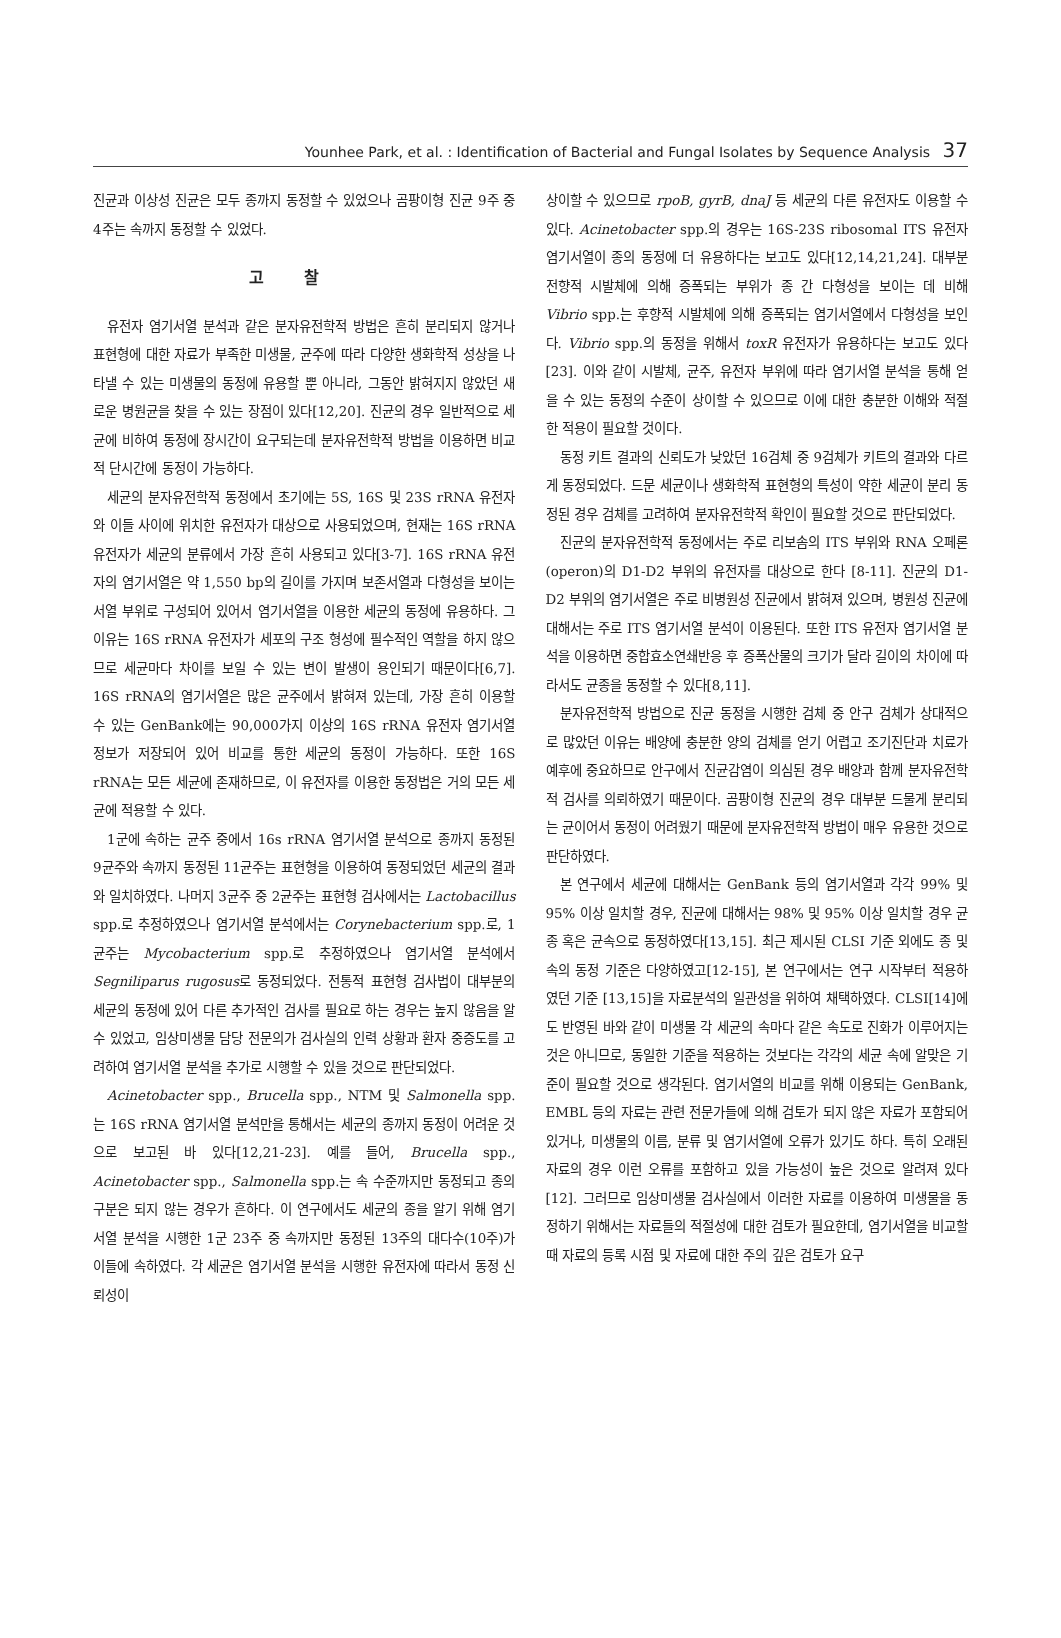Younhee Park, et al. : Identification of Bacterial and Fungal Isolates by Sequence Analysis 37
진균과 이상성 진균은 모두 종까지 동정할 수 있었으나 곰팡이형 진균 9주 중 4주는 속까지 동정할 수 있었다.
고찰
유전자 염기서열 분석과 같은 분자유전학적 방법은 흔히 분리되지 않거나 표현형에 대한 자료가 부족한 미생물, 균주에 따라 다양한 생화학적 성상을 나타낼 수 있는 미생물의 동정에 유용할 뿐 아니라, 그동안 밝혀지지 않았던 새로운 병원균을 찾을 수 있는 장점이 있다[12,20]. 진균의 경우 일반적으로 세균에 비하여 동정에 장시간이 요구되는데 분자유전학적 방법을 이용하면 비교적 단시간에 동정이 가능하다.
세균의 분자유전학적 동정에서 초기에는 5S, 16S 및 23S rRNA 유전자와 이들 사이에 위치한 유전자가 대상으로 사용되었으며, 현재는 16S rRNA 유전자가 세균의 분류에서 가장 흔히 사용되고 있다[3-7]. 16S rRNA 유전자의 염기서열은 약 1,550 bp의 길이를 가지며 보존서열과 다형성을 보이는 서열 부위로 구성되어 있어서 염기서열을 이용한 세균의 동정에 유용하다. 그 이유는 16S rRNA 유전자가 세포의 구조 형성에 필수적인 역할을 하지 않으므로 세균마다 차이를 보일 수 있는 변이 발생이 용인되기 때문이다[6,7]. 16S rRNA의 염기서열은 많은 균주에서 밝혀져 있는데, 가장 흔히 이용할 수 있는 GenBank에는 90,000가지 이상의 16S rRNA 유전자 염기서열 정보가 저장되어 있어 비교를 통한 세균의 동정이 가능하다. 또한 16S rRNA는 모든 세균에 존재하므로, 이 유전자를 이용한 동정법은 거의 모든 세균에 적용할 수 있다.
1군에 속하는 균주 중에서 16s rRNA 염기서열 분석으로 종까지 동정된 9균주와 속까지 동정된 11균주는 표현형을 이용하여 동정되었던 세균의 결과와 일치하였다. 나머지 3균주 중 2균주는 표현형 검사에서는 Lactobacillus spp.로 추정하였으나 염기서열 분석에서는 Corynebacterium spp.로, 1균주는 Mycobacterium spp.로 추정하였으나 염기서열 분석에서 Segniliparus rugosus로 동정되었다. 전통적 표현형 검사법이 대부분의 세균의 동정에 있어 다른 추가적인 검사를 필요로 하는 경우는 높지 않음을 알 수 있었고, 임상미생물 담당 전문의가 검사실의 인력 상황과 환자 중증도를 고려하여 염기서열 분석을 추가로 시행할 수 있을 것으로 판단되었다.
Acinetobacter spp., Brucella spp., NTM 및 Salmonella spp.는 16S rRNA 염기서열 분석만을 통해서는 세균의 종까지 동정이 어려운 것으로 보고된 바 있다[12,21-23]. 예를 들어, Brucella spp., Acinetobacter spp., Salmonella spp.는 속 수준까지만 동정되고 종의 구분은 되지 않는 경우가 흔하다. 이 연구에서도 세균의 종을 알기 위해 염기서열 분석을 시행한 1군 23주 중 속까지만 동정된 13주의 대다수(10주)가 이들에 속하였다. 각 세균은 염기서열 분석을 시행한 유전자에 따라서 동정 신뢰성이
상이할 수 있으므로 rpoB, gyrB, dnaJ 등 세균의 다른 유전자도 이용할 수 있다. Acinetobacter spp.의 경우는 16S-23S ribosomal ITS 유전자 염기서열이 종의 동정에 더 유용하다는 보고도 있다[12,14,21,24]. 대부분 전향적 시발체에 의해 증폭되는 부위가 종 간 다형성을 보이는 데 비해 Vibrio spp.는 후향적 시발체에 의해 증폭되는 염기서열에서 다형성을 보인다. Vibrio spp.의 동정을 위해서 toxR 유전자가 유용하다는 보고도 있다 [23]. 이와 같이 시발체, 균주, 유전자 부위에 따라 염기서열 분석을 통해 얻을 수 있는 동정의 수준이 상이할 수 있으므로 이에 대한 충분한 이해와 적절한 적용이 필요할 것이다.
동정 키트 결과의 신뢰도가 낮았던 16검체 중 9검체가 키트의 결과와 다르게 동정되었다. 드문 세균이나 생화학적 표현형의 특성이 약한 세균이 분리 동정된 경우 검체를 고려하여 분자유전학적 확인이 필요할 것으로 판단되었다.
진균의 분자유전학적 동정에서는 주로 리보솜의 ITS 부위와 RNA 오페론(operon)의 D1-D2 부위의 유전자를 대상으로 한다 [8-11]. 진균의 D1-D2 부위의 염기서열은 주로 비병원성 진균에서 밝혀져 있으며, 병원성 진균에 대해서는 주로 ITS 염기서열 분석이 이용된다. 또한 ITS 유전자 염기서열 분석을 이용하면 중합효소연쇄반응 후 증폭산물의 크기가 달라 길이의 차이에 따라서도 균종을 동정할 수 있다[8,11].
분자유전학적 방법으로 진균 동정을 시행한 검체 중 안구 검체가 상대적으로 많았던 이유는 배양에 충분한 양의 검체를 얻기 어렵고 조기진단과 치료가 예후에 중요하므로 안구에서 진균감염이 의심된 경우 배양과 함께 분자유전학적 검사를 의뢰하였기 때문이다. 곰팡이형 진균의 경우 대부분 드물게 분리되는 균이어서 동정이 어려웠기 때문에 분자유전학적 방법이 매우 유용한 것으로 판단하였다.
본 연구에서 세균에 대해서는 GenBank 등의 염기서열과 각각 99% 및 95% 이상 일치할 경우, 진균에 대해서는 98% 및 95% 이상 일치할 경우 균종 혹은 균속으로 동정하였다[13,15]. 최근 제시된 CLSI 기준 외에도 종 및 속의 동정 기준은 다양하였고[12-15], 본 연구에서는 연구 시작부터 적용하였던 기준 [13,15]을 자료분석의 일관성을 위하여 채택하였다. CLSI[14]에도 반영된 바와 같이 미생물 각 세균의 속마다 같은 속도로 진화가 이루어지는 것은 아니므로, 동일한 기준을 적용하는 것보다는 각각의 세균 속에 알맞은 기준이 필요할 것으로 생각된다. 염기서열의 비교를 위해 이용되는 GenBank, EMBL 등의 자료는 관련 전문가들에 의해 검토가 되지 않은 자료가 포함되어 있거나, 미생물의 이름, 분류 및 염기서열에 오류가 있기도 하다. 특히 오래된 자료의 경우 이런 오류를 포함하고 있을 가능성이 높은 것으로 알려져 있다[12]. 그러므로 임상미생물 검사실에서 이러한 자료를 이용하여 미생물을 동정하기 위해서는 자료들의 적절성에 대한 검토가 필요한데, 염기서열을 비교할 때 자료의 등록 시점 및 자료에 대한 주의 깊은 검토가 요구